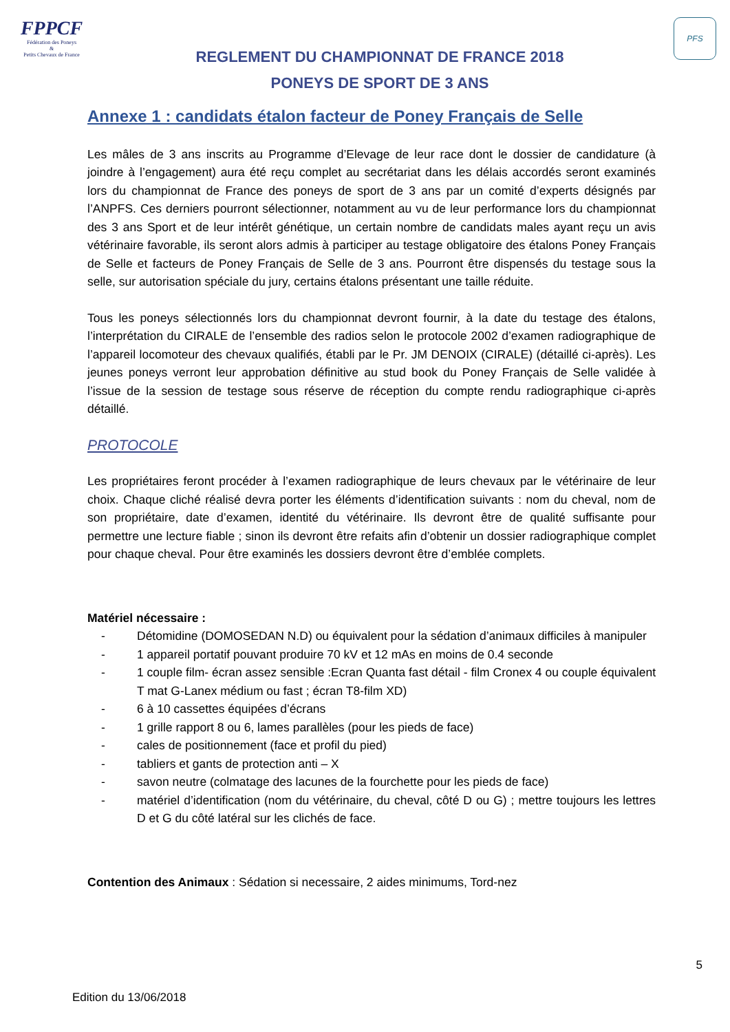FPPCF
Fédération des Poneys
&
Petits Chevaux de France
REGLEMENT DU CHAMPIONNAT DE FRANCE 2018
PONEYS DE SPORT DE 3 ANS
PFS
Annexe 1 : candidats étalon facteur de Poney Français de Selle
Les mâles de 3 ans inscrits au Programme d’Elevage de leur race dont le dossier de candidature (à joindre à l’engagement) aura été reçu complet au secrétariat dans les délais accordés seront examinés lors du championnat de France des poneys de sport de 3 ans par un comité d’experts désignés par l’ANPFS. Ces derniers pourront sélectionner, notamment au vu de leur performance lors du championnat des 3 ans Sport et de leur intérêt génétique, un certain nombre de candidats males ayant reçu un avis vétérinaire favorable, ils seront alors admis à participer au testage obligatoire des étalons Poney Français de Selle et facteurs de Poney Français de Selle de 3 ans. Pourront être dispensés du testage sous la selle, sur autorisation spéciale du jury, certains étalons présentant une taille réduite.
Tous les poneys sélectionnés lors du championnat devront fournir, à la date du testage des étalons, l’interprétation du CIRALE de l’ensemble des radios selon le protocole 2002 d’examen radiographique de l’appareil locomoteur des chevaux qualifiés, établi par le Pr. JM DENOIX (CIRALE) (détaillé ci-après). Les jeunes poneys verront leur approbation définitive au stud book du Poney Français de Selle validée à l’issue de la session de testage sous réserve de réception du compte rendu radiographique ci-après détaillé.
PROTOCOLE
Les propriétaires feront procéder à l’examen radiographique de leurs chevaux par le vétérinaire de leur choix. Chaque cliché réalisé devra porter les éléments d’identification suivants : nom du cheval, nom de son propriétaire, date d’examen, identité du vétérinaire. Ils devront être de qualité suffisante pour permettre une lecture fiable ; sinon ils devront être refaits afin d’obtenir un dossier radiographique complet pour chaque cheval. Pour être examinés les dossiers devront être d’emblée complets.
Matériel nécessaire :
- Détomidine (DOMOSEDAN N.D) ou équivalent pour la sédation d’animaux difficiles à manipuler
- 1 appareil portatif pouvant produire 70 kV et 12 mAs en moins de 0.4 seconde
- 1 couple film- écran assez sensible :Ecran Quanta fast détail - film Cronex 4 ou couple équivalent T mat G-Lanex médium ou fast ; écran T8-film XD)
- 6 à 10 cassettes équipées d’écrans
- 1 grille rapport 8 ou 6, lames parallèles (pour les pieds de face)
- cales de positionnement (face et profil du pied)
- tabliers et gants de protection anti – X
- savon neutre (colmatage des lacunes de la fourchette pour les pieds de face)
- matériel d’identification (nom du vétérinaire, du cheval, côté D ou G) ; mettre toujours les lettres D et G du côté latéral sur les clichés de face.
Contention des Animaux : Sédation si necessaire, 2 aides minimums, Tord-nez
5
Edition du 13/06/2018